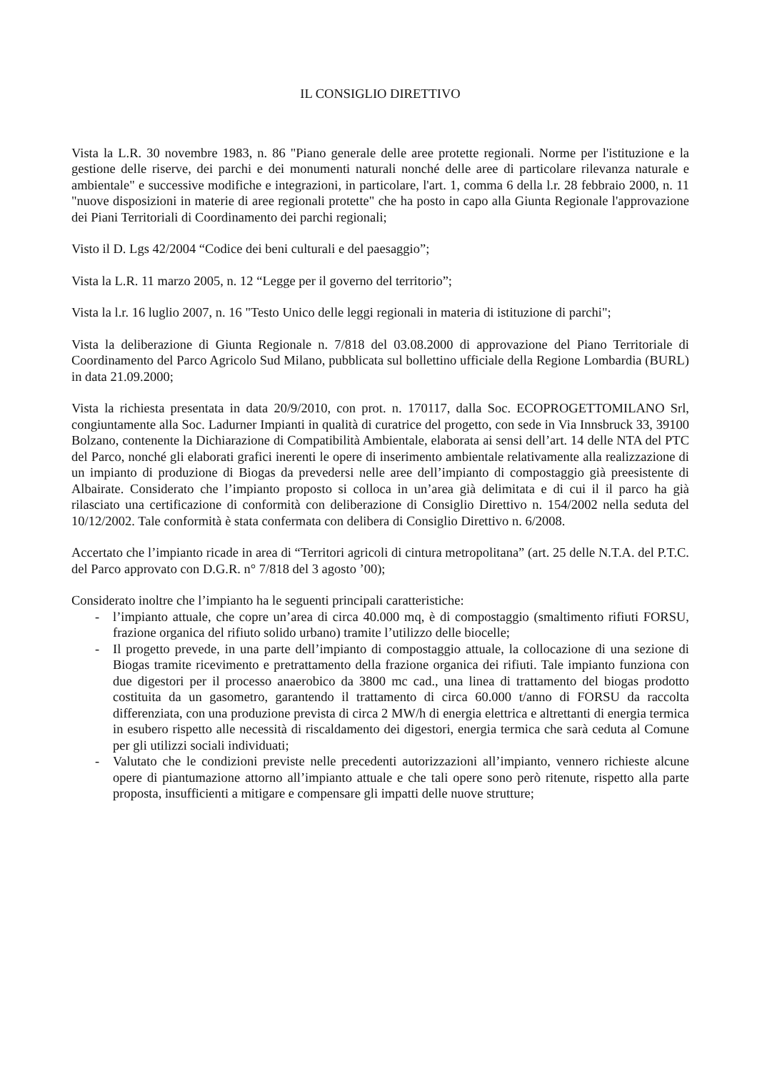IL CONSIGLIO DIRETTIVO
Vista la L.R. 30 novembre 1983, n. 86 "Piano generale delle aree protette regionali. Norme per l'istituzione e la gestione delle riserve, dei parchi e dei monumenti naturali nonché delle aree di particolare rilevanza naturale e ambientale" e successive modifiche e integrazioni, in particolare, l'art. 1, comma 6 della l.r. 28 febbraio 2000, n. 11 "nuove disposizioni in materie di aree regionali protette" che ha posto in capo alla Giunta Regionale l'approvazione dei Piani Territoriali di Coordinamento dei parchi regionali;
Visto il D. Lgs 42/2004 “Codice dei beni culturali e del paesaggio”;
Vista la L.R. 11 marzo 2005, n. 12 “Legge per il governo del territorio”;
Vista la l.r. 16 luglio 2007, n. 16 "Testo Unico delle leggi regionali in materia di istituzione di parchi";
Vista la deliberazione di Giunta Regionale n. 7/818 del 03.08.2000 di approvazione del Piano Territoriale di Coordinamento del Parco Agricolo Sud Milano, pubblicata sul bollettino ufficiale della Regione Lombardia (BURL) in data 21.09.2000;
Vista la richiesta presentata in data 20/9/2010, con prot. n. 170117, dalla Soc. ECOPROGETTOMILANO Srl, congiuntamente alla Soc. Ladurner Impianti in qualità di curatrice del progetto, con sede in Via Innsbruck 33, 39100 Bolzano, contenente la Dichiarazione di Compatibilità Ambientale, elaborata ai sensi dell’art. 14 delle NTA del PTC del Parco, nonché gli elaborati grafici inerenti le opere di inserimento ambientale relativamente alla realizzazione di un impianto di produzione di Biogas da prevedersi nelle aree dell’impianto di compostaggio già preesistente di Albairate. Considerato che l’impianto proposto si colloca in un’area già delimitata e di cui il il parco ha già rilasciato una certificazione di conformità con deliberazione di Consiglio Direttivo n. 154/2002 nella seduta del 10/12/2002. Tale conformità è stata confermata con delibera di Consiglio Direttivo n. 6/2008.
Accertato che l’impianto ricade in area di “Territori agricoli di cintura metropolitana” (art. 25 delle N.T.A. del P.T.C. del Parco approvato con D.G.R. n° 7/818 del 3 agosto ’00);
Considerato inoltre che l’impianto ha le seguenti principali caratteristiche:
- l’impianto attuale, che copre un’area di circa 40.000 mq, è di compostaggio (smaltimento rifiuti FORSU, frazione organica del rifiuto solido urbano) tramite l’utilizzo delle biocelle;
- Il progetto prevede, in una parte dell’impianto di compostaggio attuale, la collocazione di una sezione di Biogas tramite ricevimento e pretrattamento della frazione organica dei rifiuti. Tale impianto funziona con due digestori per il processo anaerobico da 3800 mc cad., una linea di trattamento del biogas prodotto costituita da un gasometro, garantendo il trattamento di circa 60.000 t/anno di FORSU da raccolta differenziata, con una produzione prevista di circa 2 MW/h di energia elettrica e altrettanti di energia termica in esubero rispetto alle necessità di riscaldamento dei digestori, energia termica che sarà ceduta al Comune per gli utilizzi sociali individuati;
- Valutato che le condizioni previste nelle precedenti autorizzazioni all’impianto, vennero richieste alcune opere di piantumazione attorno all’impianto attuale e che tali opere sono però ritenute, rispetto alla parte proposta, insufficienti a mitigare e compensare gli impatti delle nuove strutture;